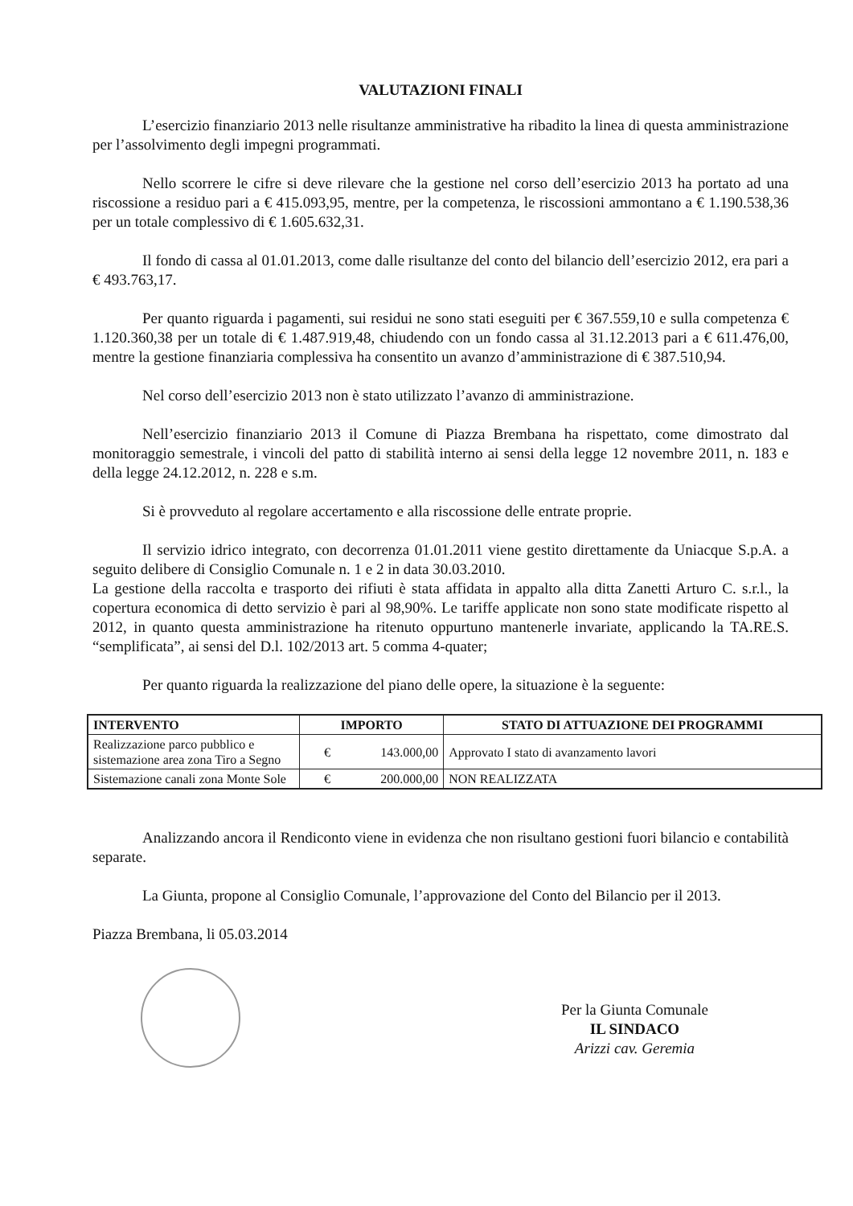VALUTAZIONI FINALI
L’esercizio finanziario 2013 nelle risultanze amministrative ha ribadito la linea di questa amministrazione per l’assolvimento degli impegni programmati.
Nello scorrere le cifre si deve rilevare che la gestione nel corso dell’esercizio 2013 ha portato ad una riscossione a residuo pari a € 415.093,95, mentre, per la competenza, le riscossioni ammontano a € 1.190.538,36 per un totale complessivo di € 1.605.632,31.
Il fondo di cassa al 01.01.2013, come dalle risultanze del conto del bilancio dell’esercizio 2012, era pari a € 493.763,17.
Per quanto riguarda i pagamenti, sui residui ne sono stati eseguiti per € 367.559,10 e sulla competenza € 1.120.360,38 per un totale di € 1.487.919,48, chiudendo con un fondo cassa al 31.12.2013 pari a € 611.476,00, mentre la gestione finanziaria complessiva ha consentito un avanzo d’amministrazione di € 387.510,94.
Nel corso dell’esercizio 2013 non è stato utilizzato l’avanzo di amministrazione.
Nell’esercizio finanziario 2013 il Comune di Piazza Brembana ha rispettato, come dimostrato dal monitoraggio semestrale, i vincoli del patto di stabilità interno ai sensi della legge 12 novembre 2011, n. 183 e della legge 24.12.2012, n. 228 e s.m.
Si è provveduto al regolare accertamento e alla riscossione delle entrate proprie.
Il servizio idrico integrato, con decorrenza 01.01.2011 viene gestito direttamente da Uniacque S.p.A. a seguito delibere di Consiglio Comunale n. 1 e 2 in data 30.03.2010.
La gestione della raccolta e trasporto dei rifiuti è stata affidata in appalto alla ditta Zanetti Arturo C. s.r.l., la copertura economica di detto servizio è pari al 98,90%. Le tariffe applicate non sono state modificate rispetto al 2012, in quanto questa amministrazione ha ritenuto oppurtuno mantenerle invariate, applicando la TA.RE.S. “semplificata”, ai sensi del D.l. 102/2013 art. 5 comma 4-quater;
Per quanto riguarda la realizzazione del piano delle opere, la situazione è la seguente:
| INTERVENTO | IMPORTO | | STATO DI ATTUAZIONE DEI PROGRAMMI |
| --- | --- | --- | --- |
| Realizzazione parco pubblico e sistemazione area zona Tiro a Segno | € | 143.000,00 | Approvato I stato di avanzamento lavori |
| Sistemazione canali zona Monte Sole | € | 200.000,00 | NON REALIZZATA |
Analizzando ancora il Rendiconto viene in evidenza che non risultano gestioni fuori bilancio e contabilità separate.
La Giunta, propone al Consiglio Comunale, l’approvazione del Conto del Bilancio per il 2013.
Piazza Brembana, li 05.03.2014
Per la Giunta Comunale
IL SINDACO
Arizzi cav. Geremia